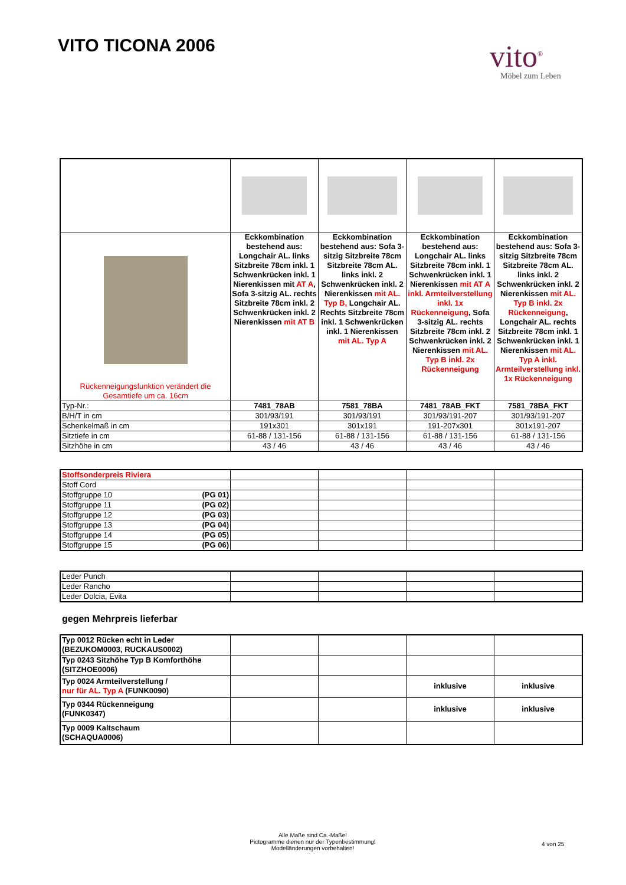VITO TICONA 2006 vito<sup>®</sup>
Möbel zum Leben
| Rückenneigungsfunktion verändert die Gesamtiefe um ca. 16cm | Eckkombination bestehend aus: Longchair AL. links Sitzbreite 78cm inkl. 1 Schwenkrücken inkl. 1 Nierenkissen mit AT A , Sofa 3-sitzig AL. rechts Sitzbreite 78cm inkl. 2 Schwenkrücken inkl. 2 Nierenkissen mit AT B | Eckkombination bestehend aus: Sofa 3- sitzig Sitzbreite 78cm Sitzbreite 78cm AL. links inkl. 2 Schwenkrücken inkl. 2 Nierenkissen mit AL. Typ B, Longchair AL. Rechts Sitzbreite 78cm inkl. 1 Schwenkrücken inkl. 1 Nierenkissen mit AL. Typ A | Eckkombination bestehend aus: Longchair AL. links Sitzbreite 78cm inkl. 1 Schwenkrücken inkl. 1 Nierenkissen mit AT A inkl. Armteilverstellung inkl. 1x Rückenneigung , Sofa 3-sitzig AL. rechts Sitzbreite 78cm inkl. 2 Schwenkrücken inkl. 2 Nierenkissen mit AL. Typ B inkl. 2x Rückenneigung | Eckkombination bestehend aus: Sofa 3- sitzig Sitzbreite 78cm Sitzbreite 78cm AL. links inkl. 2 Schwenkrücken inkl. 2 Nierenkissen mit AL. Typ B inkl. 2x Rückenneigung , Longchair AL. rechts Sitzbreite 78cm inkl. 1 Schwenkrücken inkl. 1 Nierenkissen mit AL. Typ A inkl. Armteilverstellung inkl. 1x Rückenneigung |
| Typ-Nr.: | 7481_78AB | 7581_78BA | 7481_78AB_FKT | 7581_78BA_FKT |
| B/H/T in cm | 301/93/191 | 301/93/191 | 301/93/191-207 | 301/93/191-207 |
| Schenkelmaß in cm | 191x301 | 301x191 | 191-207x301 | 301x191-207 |
| Sitztiefe in cm | 61-88 / 131-156 | 61-88 / 131-156 | 61-88 / 131-156 | 61-88 / 131-156 |
| Sitzhöhe in cm | 43 / 46 | 43 / 46 | 43 / 46 | 43 / 46 |
| Stoffsonderpreis Riviera | | | | |
| Stoff Cord | | | | |
| Stoffgruppe 10 (PG 01) | | | | |
| Stoffgruppe 11 (PG 02) | | | | |
| Stoffgruppe 12 (PG 03) | | | | |
| Stoffgruppe 13 (PG 04) | | | | |
| Stoffgruppe 14 (PG 05) | | | | |
| Stoffgruppe 15 (PG 06) | | | | |
| Leder Punch | | | | |
| Leder Rancho | | | | |
| Leder Dolcia, Evita | | | | |
gegen Mehrpreis lieferbar
| Typ 0012 Rücken echt in Leder (BEZUKOM0003, RUCKAUS0002) | | | | |
| Typ 0243 Sitzhöhe Typ B Komforthöhe (SITZHOE0006) | | | | |
| Typ 0024 Armteilverstellung / nur für AL. Typ A (FUNK0090) | | | inklusive | inklusive |
| Typ 0344 Rückenneigung (FUNK0347) | | | inklusive | inklusive |
| Typ 0009 Kaltschaum (SCHAQUA0006) | | | | |
Alle Maße sind Ca.-Maße!
Pictogramme dienen nur der Typenbestimmung!
Modelländerungen vorbehalten!
4 von 25